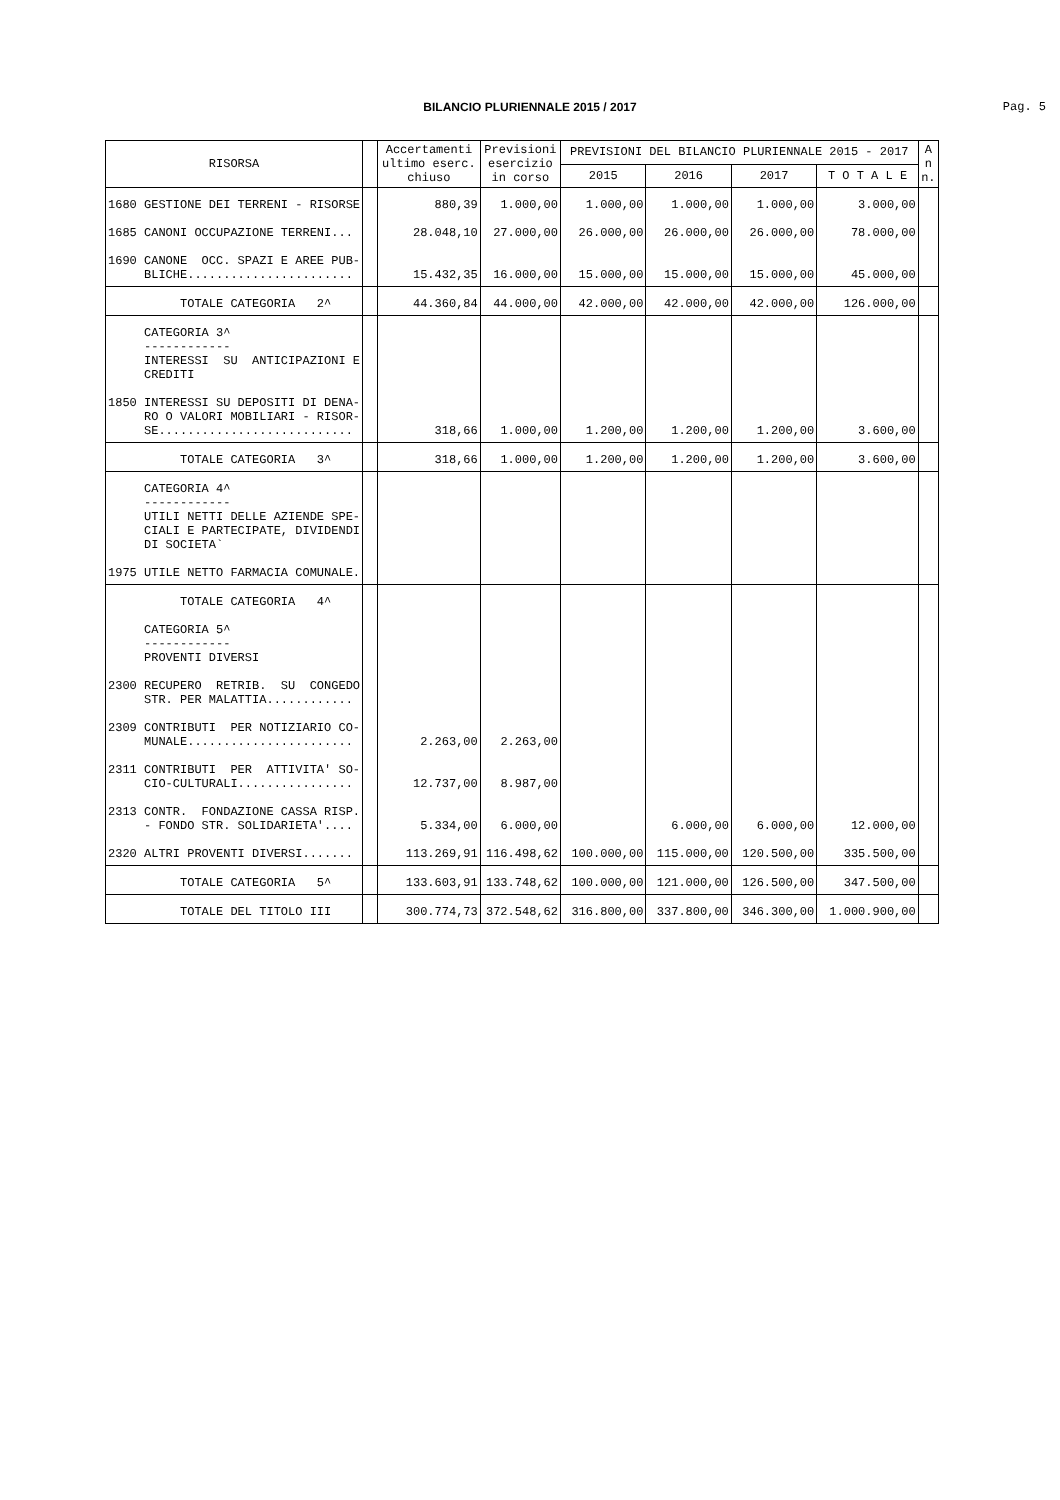BILANCIO PLURIENNALE 2015 / 2017
Pag. 5
| RISORSA | | Accertamenti ultimo eserc. chiuso | Previsioni esercizio in corso | PREVISIONI DEL BILANCIO PLURIENNALE 2015 - 2017 | | | | A n n. |
| --- | --- | --- | --- | --- | --- | --- | --- | --- |
| | | | | 2015 | 2016 | 2017 | T O T A L E | |
| 1680 GESTIONE DEI TERRENI - RISORSE | | 880,39 | 1.000,00 | 1.000,00 | 1.000,00 | 1.000,00 | 3.000,00 | |
| 1685 CANONI OCCUPAZIONE TERRENI... | | 28.048,10 | 27.000,00 | 26.000,00 | 26.000,00 | 26.000,00 | 78.000,00 | |
| 1690 CANONE OCC. SPAZI E AREE PUB- BLICHE....................... | | 15.432,35 | 16.000,00 | 15.000,00 | 15.000,00 | 15.000,00 | 45.000,00 | |
| TOTALE CATEGORIA 2^ | | 44.360,84 | 44.000,00 | 42.000,00 | 42.000,00 | 42.000,00 | 126.000,00 | |
| CATEGORIA 3^ ------------ INTERESSI SU ANTICIPAZIONI E CREDITI | | | | | | | | |
| 1850 INTERESSI SU DEPOSITI DI DENA- RO O VALORI MOBILIARI - RISOR- SE........................... | | 318,66 | 1.000,00 | 1.200,00 | 1.200,00 | 1.200,00 | 3.600,00 | |
| TOTALE CATEGORIA 3^ | | 318,66 | 1.000,00 | 1.200,00 | 1.200,00 | 1.200,00 | 3.600,00 | |
| CATEGORIA 4^ ------------ UTILI NETTI DELLE AZIENDE SPE- CIALI E PARTECIPATE, DIVIDENDI DI SOCIETA` | | | | | | | | |
| 1975 UTILE NETTO FARMACIA COMUNALE. | | | | | | | | |
| TOTALE CATEGORIA 4^ | | | | | | | | |
| CATEGORIA 5^ ------------ PROVENTI DIVERSI | | | | | | | | |
| 2300 RECUPERO RETRIB. SU CONGEDO STR. PER MALATTIA............ | | | | | | | | |
| 2309 CONTRIBUTI PER NOTIZIARIO CO- MUNALE....................... | | 2.263,00 | 2.263,00 | | | | | |
| 2311 CONTRIBUTI PER ATTIVITA' SO- CIO-CULTURALI................ | | 12.737,00 | 8.987,00 | | | | | |
| 2313 CONTR. FONDAZIONE CASSA RISP. - FONDO STR. SOLIDARIETA'.... | | 5.334,00 | 6.000,00 | | 6.000,00 | 6.000,00 | 12.000,00 | |
| 2320 ALTRI PROVENTI DIVERSI....... | | 113.269,91 | 116.498,62 | 100.000,00 | 115.000,00 | 120.500,00 | 335.500,00 | |
| TOTALE CATEGORIA 5^ | | 133.603,91 | 133.748,62 | 100.000,00 | 121.000,00 | 126.500,00 | 347.500,00 | |
| TOTALE DEL TITOLO III | | 300.774,73 | 372.548,62 | 316.800,00 | 337.800,00 | 346.300,00 | 1.000.900,00 | |